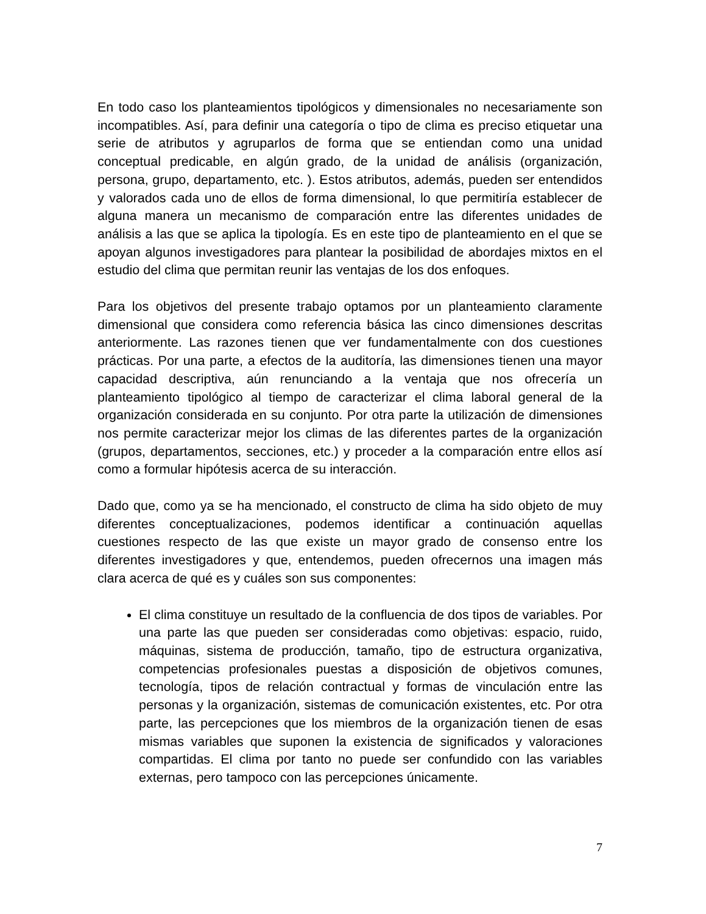En todo caso los planteamientos tipológicos y dimensionales no necesariamente son incompatibles. Así, para definir una categoría o tipo de clima es preciso etiquetar una serie de atributos y agruparlos de forma que se entiendan como una unidad conceptual predicable, en algún grado, de la unidad de análisis (organización, persona, grupo, departamento, etc. ). Estos atributos, además, pueden ser entendidos y valorados cada uno de ellos de forma dimensional, lo que permitiría establecer de alguna manera un mecanismo de comparación entre las diferentes unidades de análisis a las que se aplica la tipología. Es en este tipo de planteamiento en el que se apoyan algunos investigadores para plantear la posibilidad de abordajes mixtos en el estudio del clima que permitan reunir las ventajas de los dos enfoques.
Para los objetivos del presente trabajo optamos por un planteamiento claramente dimensional que considera como referencia básica las cinco dimensiones descritas anteriormente. Las razones tienen que ver fundamentalmente con dos cuestiones prácticas. Por una parte, a efectos de la auditoría, las dimensiones tienen una mayor capacidad descriptiva, aún renunciando a la ventaja que nos ofrecería un planteamiento tipológico al tiempo de caracterizar el clima laboral general de la organización considerada en su conjunto. Por otra parte la utilización de dimensiones nos permite caracterizar mejor los climas de las diferentes partes de la organización (grupos, departamentos, secciones, etc.) y proceder a la comparación entre ellos así como a formular hipótesis acerca de su interacción.
Dado que, como ya se ha mencionado, el constructo de clima ha sido objeto de muy diferentes conceptualizaciones, podemos identificar a continuación aquellas cuestiones respecto de las que existe un mayor grado de consenso entre los diferentes investigadores y que, entendemos, pueden ofrecernos una imagen más clara acerca de qué es y cuáles son sus componentes:
El clima constituye un resultado de la confluencia de dos tipos de variables. Por una parte las que pueden ser consideradas como objetivas: espacio, ruido, máquinas, sistema de producción, tamaño, tipo de estructura organizativa, competencias profesionales puestas a disposición de objetivos comunes, tecnología, tipos de relación contractual y formas de vinculación entre las personas y la organización, sistemas de comunicación existentes, etc. Por otra parte, las percepciones que los miembros de la organización tienen de esas mismas variables que suponen la existencia de significados y valoraciones compartidas. El clima por tanto no puede ser confundido con las variables externas, pero tampoco con las percepciones únicamente.
7